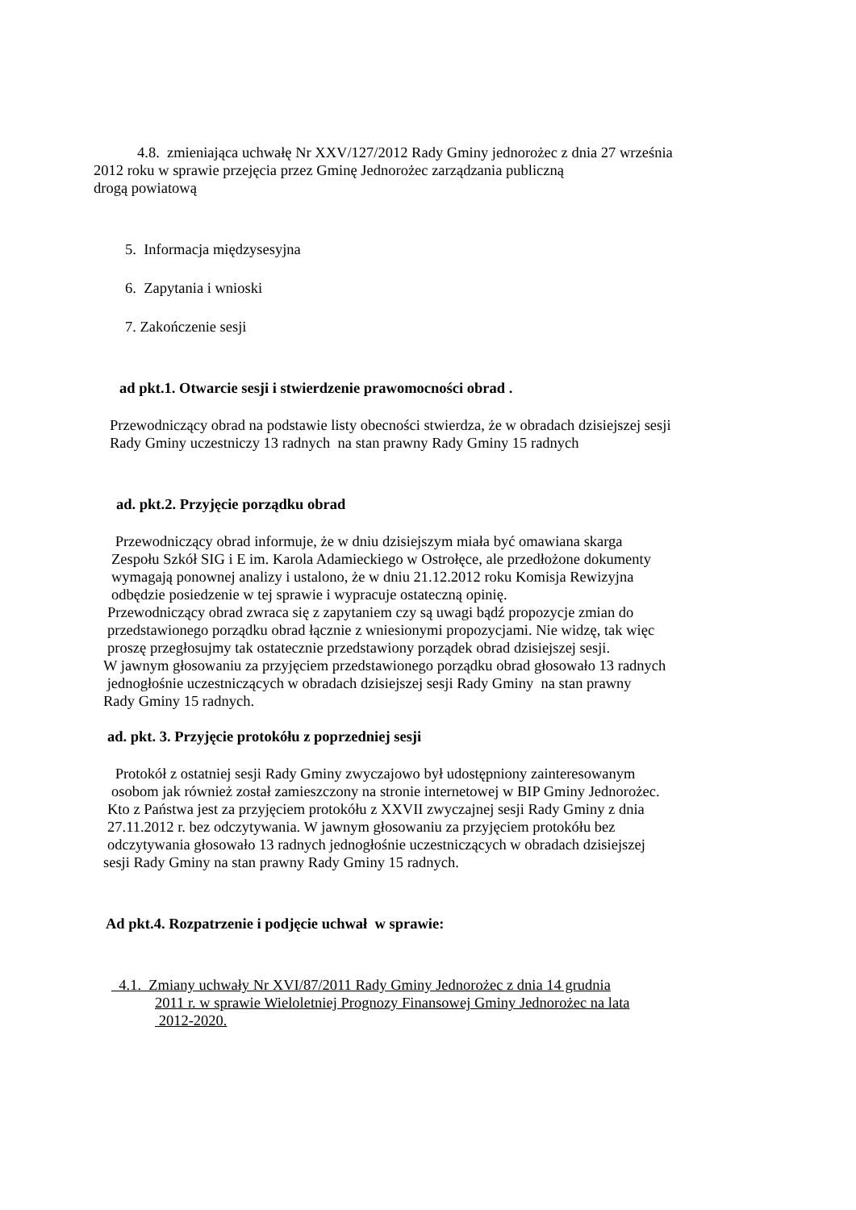4.8. zmieniająca uchwałę Nr XXV/127/2012 Rady Gminy jednorożec z dnia 27 września
2012 roku w sprawie przejęcia przez Gminę Jednorożec zarządzania publiczną
drogą powiatową
5. Informacja międzysesyjna
6. Zapytania i wnioski
7. Zakończenie sesji
ad pkt.1. Otwarcie sesji i stwierdzenie prawomocności obrad .
Przewodniczący obrad na podstawie listy obecności stwierdza, że w obradach dzisiejszej sesji
Rady Gminy uczestniczy 13 radnych na stan prawny Rady Gminy 15 radnych
ad. pkt.2. Przyjęcie porządku obrad
Przewodniczący obrad informuje, że w dniu dzisiejszym miała być omawiana skarga
Zespołu Szkół SIG i E im. Karola Adamieckiego w Ostrołęce, ale przedłożone dokumenty
wymagają ponownej analizy i ustalono, że w dniu 21.12.2012 roku Komisja Rewizyjna
odbędzie posiedzenie w tej sprawie i wypracuje ostateczną opinię.
Przewodniczący obrad zwraca się z zapytaniem czy są uwagi bądź propozycje zmian do
przedstawionego porządku obrad łącznie z wniesionymi propozycjami. Nie widzę, tak więc
proszę przegłosujmy tak ostatecznie przedstawiony porządek obrad dzisiejszej sesji.
W jawnym głosowaniu za przyjęciem przedstawionego porządku obrad głosowało 13 radnych
jednogłośnie uczestniczących w obradach dzisiejszej sesji Rady Gminy na stan prawny
Rady Gminy 15 radnych.
ad. pkt. 3. Przyjęcie protokółu z poprzedniej sesji
Protokół z ostatniej sesji Rady Gminy zwyczajowo był udostępniony zainteresowanym
osobom jak również został zamieszczony na stronie internetowej w BIP Gminy Jednorożec.
Kto z Państwa jest za przyjęciem protokółu z XXVII zwyczajnej sesji Rady Gminy z dnia
27.11.2012 r. bez odczytywania. W jawnym głosowaniu za przyjęciem protokółu bez
odczytywania głosowało 13 radnych jednogłośnie uczestniczących w obradach dzisiejszej
sesji Rady Gminy na stan prawny Rady Gminy 15 radnych.
Ad pkt.4. Rozpatrzenie i podjęcie uchwał w sprawie:
4.1. Zmiany uchwały Nr XVI/87/2011 Rady Gminy Jednorożec z dnia 14 grudnia
2011 r. w sprawie Wieloletniej Prognozy Finansowej Gminy Jednorożec na lata
2012-2020.